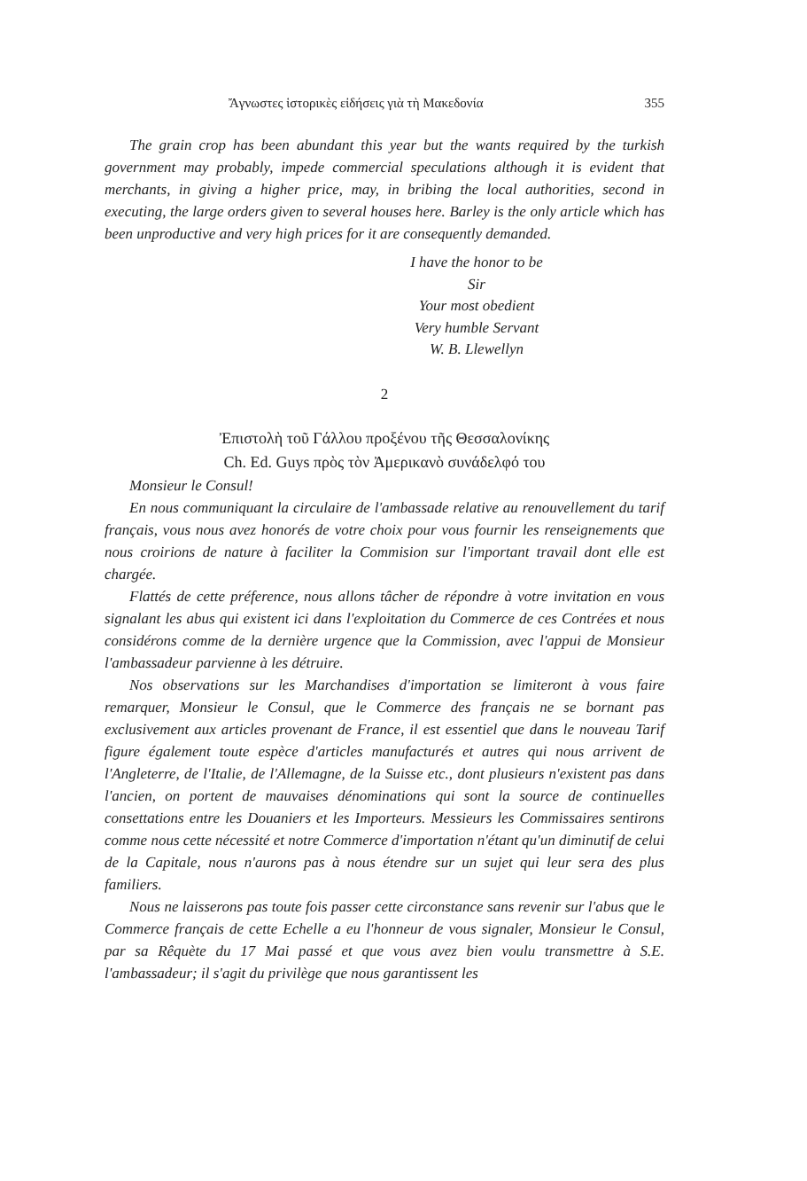Ἄγνωστες ἱστορικὲς εἰδήσεις γιὰ τὴ Μακεδονία 355
The grain crop has been abundant this year but the wants required by the turkish government may probably, impede commercial speculations although it is evident that merchants, in giving a higher price, may, in bribing the local authorities, second in executing, the large orders given to several houses here. Barley is the only article which has been unproductive and very high prices for it are consequently demanded.
I have the honor to be
Sir
Your most obedient
Very humble Servant
W. B. Llewellyn
2
Ἐπιστολὴ τοῦ Γάλλου προξένου τῆς Θεσσαλονίκης
Ch. Ed. Guys πρὸς τὸν Ἀμερικανὸ συνάδελφό του
Monsieur le Consul!
En nous communiquant la circulaire de l'ambassade relative au renouvellement du tarif français, vous nous avez honorés de votre choix pour vous fournir les renseignements que nous croirions de nature à faciliter la Commision sur l'important travail dont elle est chargée.
Flattés de cette préference, nous allons tâcher de répondre à votre invitation en vous signalant les abus qui existent ici dans l'exploitation du Commerce de ces Contrées et nous considérons comme de la dernière urgence que la Commission, avec l'appui de Monsieur l'ambassadeur parvienne à les détruire.
Nos observations sur les Marchandises d'importation se limiteront à vous faire remarquer, Monsieur le Consul, que le Commerce des français ne se bornant pas exclusivement aux articles provenant de France, il est essentiel que dans le nouveau Tarif figure également toute espèce d'articles manufacturés et autres qui nous arrivent de l'Angleterre, de l'Italie, de l'Allemagne, de la Suisse etc., dont plusieurs n'existent pas dans l'ancien, on portent de mauvaises dénominations qui sont la source de continuelles consettations entre les Douaniers et les Importeurs. Messieurs les Commissaires sentirons comme nous cette nécessité et notre Commerce d'importation n'étant qu'un diminutif de celui de la Capitale, nous n'aurons pas à nous étendre sur un sujet qui leur sera des plus familiers.
Nous ne laisserons pas toute fois passer cette circonstance sans revenir sur l'abus que le Commerce français de cette Echelle a eu l'honneur de vous signaler, Monsieur le Consul, par sa Rêquète du 17 Mai passé et que vous avez bien voulu transmettre à S.E. l'ambassadeur; il s'agit du privilège que nous garantissent les